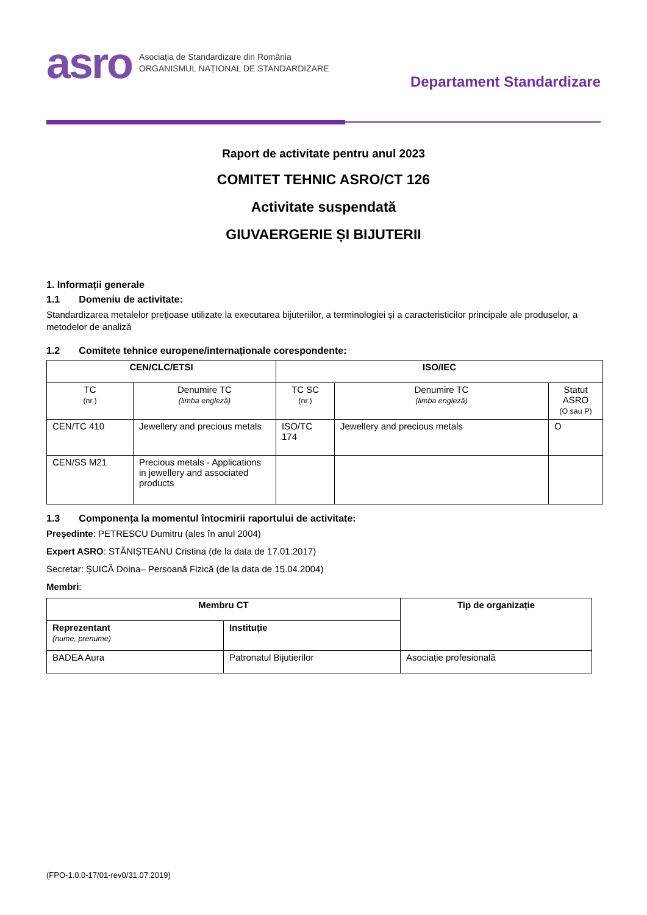asro Asociația de Standardizare din România
ORGANISMUL NAȚIONAL DE STANDARDIZARE
Departament Standardizare
Raport de activitate pentru anul 2023
COMITET TEHNIC ASRO/CT 126
Activitate suspendată
GIUVAERGERIE ȘI BIJUTERII
1. Informații generale
1.1 Domeniu de activitate:
Standardizarea metalelor prețioase utilizate la executarea bijuteriilor, a terminologiei și a caracteristicilor principale ale produselor, a metodelor de analiză
1.2 Comitete tehnice europene/internaționale corespondente:
| CEN/CLC/ETSI | | ISO/IEC | | |
| --- | --- | --- | --- | --- |
| TC (nr.) | Denumire TC (limba engleză) | TC SC (nr.) | Denumire TC (limba engleză) | Statut ASRO (O sau P) |
| CEN/TC 410 | Jewellery and precious metals | ISO/TC 174 | Jewellery and precious metals | O |
| CEN/SS M21 | Precious metals - Applications in jewellery and associated products | | | |
1.3 Componența la momentul întocmirii raportului de activitate:
Președinte: PETRESCU Dumitru (ales în anul 2004)
Expert ASRO: STĂNIȘTEANU Cristina (de la data de 17.01.2017)
Secretar: ȘUICĂ Doina– Persoană Fizică (de la data de 15.04.2004)
Membri:
| Membru CT | | Tip de organizație |
| --- | --- | --- |
| Reprezentant (nume, prenume) | Instituție | |
| BADEA Aura | Patronatul Bijutierilor | Asociație profesională |
(FPO-1.0.0-17/01-rev0/31.07.2019)